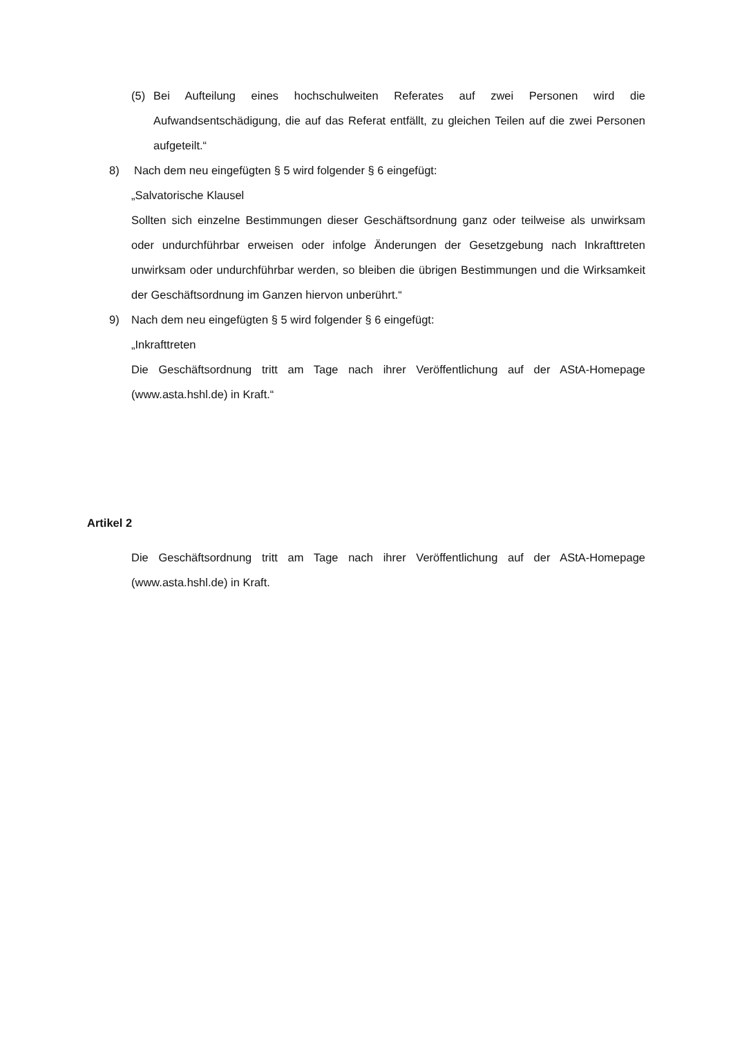(5) Bei Aufteilung eines hochschulweiten Referates auf zwei Personen wird die Aufwandsentschädigung, die auf das Referat entfällt, zu gleichen Teilen auf die zwei Personen aufgeteilt.“
8) Nach dem neu eingefügten § 5 wird folgender § 6 eingefügt:
„Salvatorische Klausel
Sollten sich einzelne Bestimmungen dieser Geschäftsordnung ganz oder teilweise als unwirksam oder undurchführbar erweisen oder infolge Änderungen der Gesetzgebung nach Inkrafttreten unwirksam oder undurchführbar werden, so bleiben die übrigen Bestimmungen und die Wirksamkeit der Geschäftsordnung im Ganzen hiervon unberührt.“
9) Nach dem neu eingefügten § 5 wird folgender § 6 eingefügt:
„Inkrafttreten
Die Geschäftsordnung tritt am Tage nach ihrer Veröffentlichung auf der AStA-Homepage (www.asta.hshl.de) in Kraft.“
Artikel 2
Die Geschäftsordnung tritt am Tage nach ihrer Veröffentlichung auf der AStA-Homepage (www.asta.hshl.de) in Kraft.